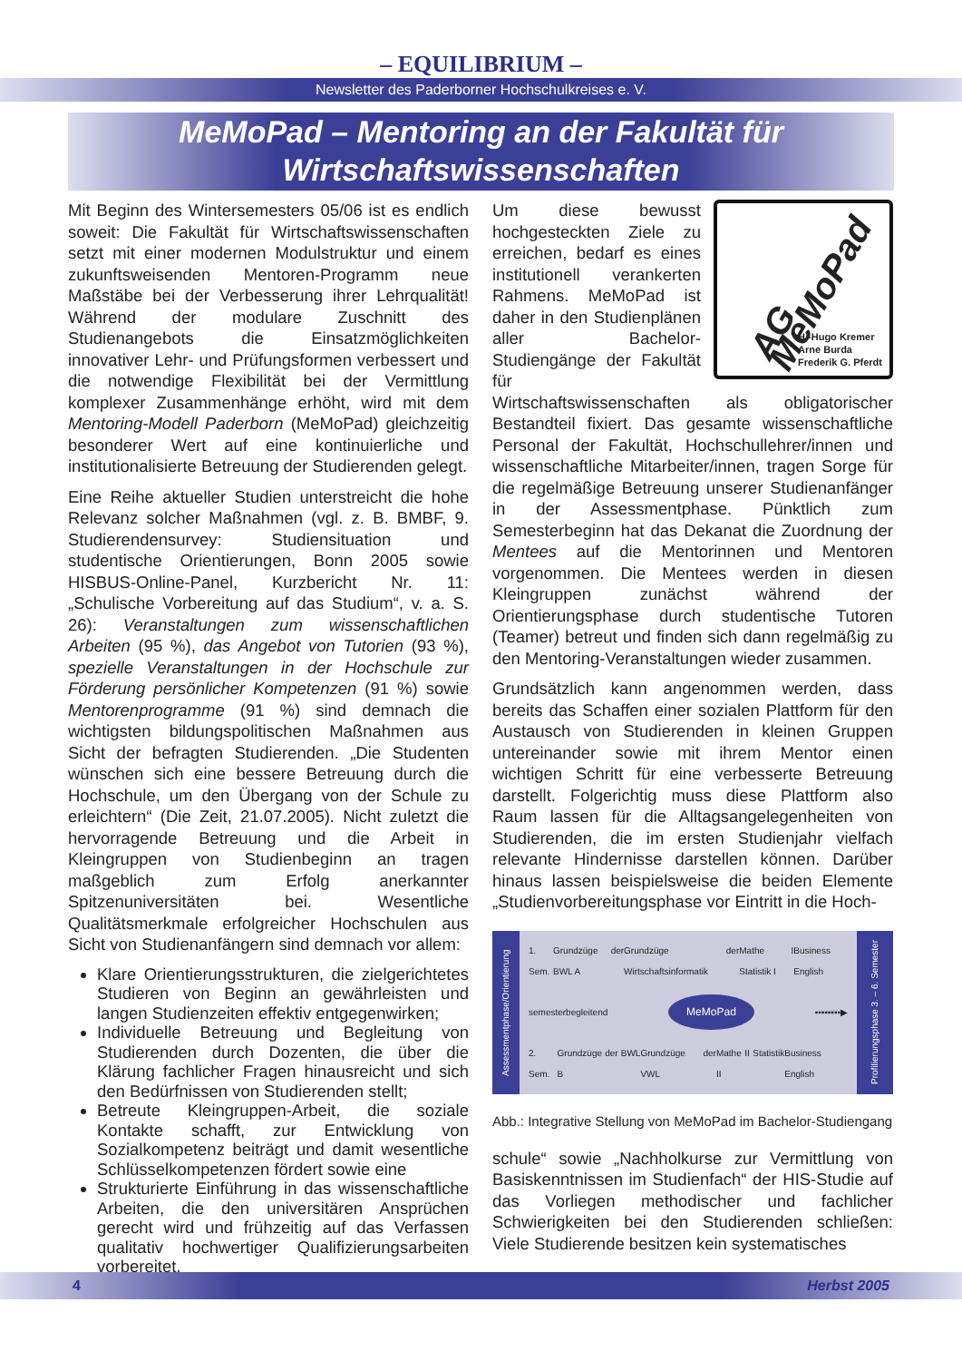– EQUILIBRIUM –
Newsletter des Paderborner Hochschulkreises e. V.
MeMoPad – Mentoring an der Fakultät für
Wirtschaftswissenschaften
Mit Beginn des Wintersemesters 05/06 ist es endlich soweit: Die Fakultät für Wirtschaftswissenschaften setzt mit einer modernen Modulstruktur und einem zukunftsweisenden Mentoren-Programm neue Maßstäbe bei der Verbesserung ihrer Lehrqualität! Während der modulare Zuschnitt des Studienangebots die Einsatzmöglichkeiten innovativer Lehr- und Prüfungsformen verbessert und die notwendige Flexibilität bei der Vermittlung komplexer Zusammenhänge erhöht, wird mit dem Mentoring-Modell Paderborn (MeMoPad) gleichzeitig besonderer Wert auf eine kontinuierliche und institutionalisierte Betreuung der Studierenden gelegt.
Eine Reihe aktueller Studien unterstreicht die hohe Relevanz solcher Maßnahmen (vgl. z. B. BMBF, 9. Studierendensurvey: Studiensituation und studentische Orientierungen, Bonn 2005 sowie HISBUS-Online-Panel, Kurzbericht Nr. 11: „Schulische Vorbereitung auf das Studium“, v. a. S. 26): Veranstaltungen zum wissenschaftlichen Arbeiten (95 %), das Angebot von Tutorien (93 %), spezielle Veranstaltungen in der Hochschule zur Förderung persönlicher Kompetenzen (91 %) sowie Mentorenprogramme (91 %) sind demnach die wichtigsten bildungspolitischen Maßnahmen aus Sicht der befragten Studierenden. „Die Studenten wünschen sich eine bessere Betreuung durch die Hochschule, um den Übergang von der Schule zu erleichtern“ (Die Zeit, 21.07.2005). Nicht zuletzt die hervorragende Betreuung und die Arbeit in Kleingruppen von Studienbeginn an tragen maßgeblich zum Erfolg anerkannter Spitzenuniversitäten bei. Wesentliche Qualitätsmerkmale erfolgreicher Hochschulen aus Sicht von Studienanfängern sind demnach vor allem:
Klare Orientierungsstrukturen, die zielgerichtetes Studieren von Beginn an gewährleisten und langen Studienzeiten effektiv entgegenwirken;
Individuelle Betreuung und Begleitung von Studierenden durch Dozenten, die über die Klärung fachlicher Fragen hinausreicht und sich den Bedürfnissen von Studierenden stellt;
Betreute Kleingruppen-Arbeit, die soziale Kontakte schafft, zur Entwicklung von Sozialkompetenz beiträgt und damit wesentliche Schlüsselkompetenzen fördert sowie eine
Strukturierte Einführung in das wissenschaftliche Arbeiten, die den universitären Ansprüchen gerecht wird und frühzeitig auf das Verfassen qualitativ hochwertiger Qualifizierungsarbeiten vorbereitet.
AG MeMoPad
H.-Hugo Kremer
Arne Burda
Frederik G. Pferdt
Um diese bewusst hochgesteckten Ziele zu erreichen, bedarf es eines institutionell verankerten Rahmens. MeMoPad ist daher in den Studienplänen aller Bachelor-Studiengänge der Fakultät für Wirtschaftswissenschaften als obligatorischer Bestandteil fixiert. Das gesamte wissenschaftliche Personal der Fakultät, Hochschullehrer/innen und wissenschaftliche Mitarbeiter/innen, tragen Sorge für die regelmäßige Betreuung unserer Studienanfänger in der Assessmentphase. Pünktlich zum Semesterbeginn hat das Dekanat die Zuordnung der Mentees auf die Mentorinnen und Mentoren vorgenommen. Die Mentees werden in diesen Kleingruppen zunächst während der Orientierungsphase durch studentische Tutoren (Teamer) betreut und finden sich dann regelmäßig zu den Mentoring-Veranstaltungen wieder zusammen.
Grundsätzlich kann angenommen werden, dass bereits das Schaffen einer sozialen Plattform für den Austausch von Studierenden in kleinen Gruppen untereinander sowie mit ihrem Mentor einen wichtigen Schritt für eine verbesserte Betreuung darstellt. Folgerichtig muss diese Plattform also Raum lassen für die Alltagsangelegenheiten von Studierenden, die im ersten Studienjahr vielfach relevante Hindernisse darstellen können. Darüber hinaus lassen beispielsweise die beiden Elemente „Studienvorbereitungsphase vor Eintritt in die Hoch-
Assessmentphase/Orientierung
1. Sem. Grundzüge der BWL A Grundzüge der Wirtschaftsinformatik Mathe I Statistik I Business English
semesterbegleitend MeMoPad ▪▪▪▪▪▪▪▪▶
2. Sem. Grundzüge der BWL B Grundzüge der VWL Mathe II Statistik II Business English
Profilierungsphase 3. – 6. Semester
Abb.: Integrative Stellung von MeMoPad im Bachelor-Studiengang
schule“ sowie „Nachholkurse zur Vermittlung von Basiskenntnissen im Studienfach“ der HIS-Studie auf das Vorliegen methodischer und fachlicher Schwierigkeiten bei den Studierenden schließen: Viele Studierende besitzen kein systematisches
4 Herbst 2005